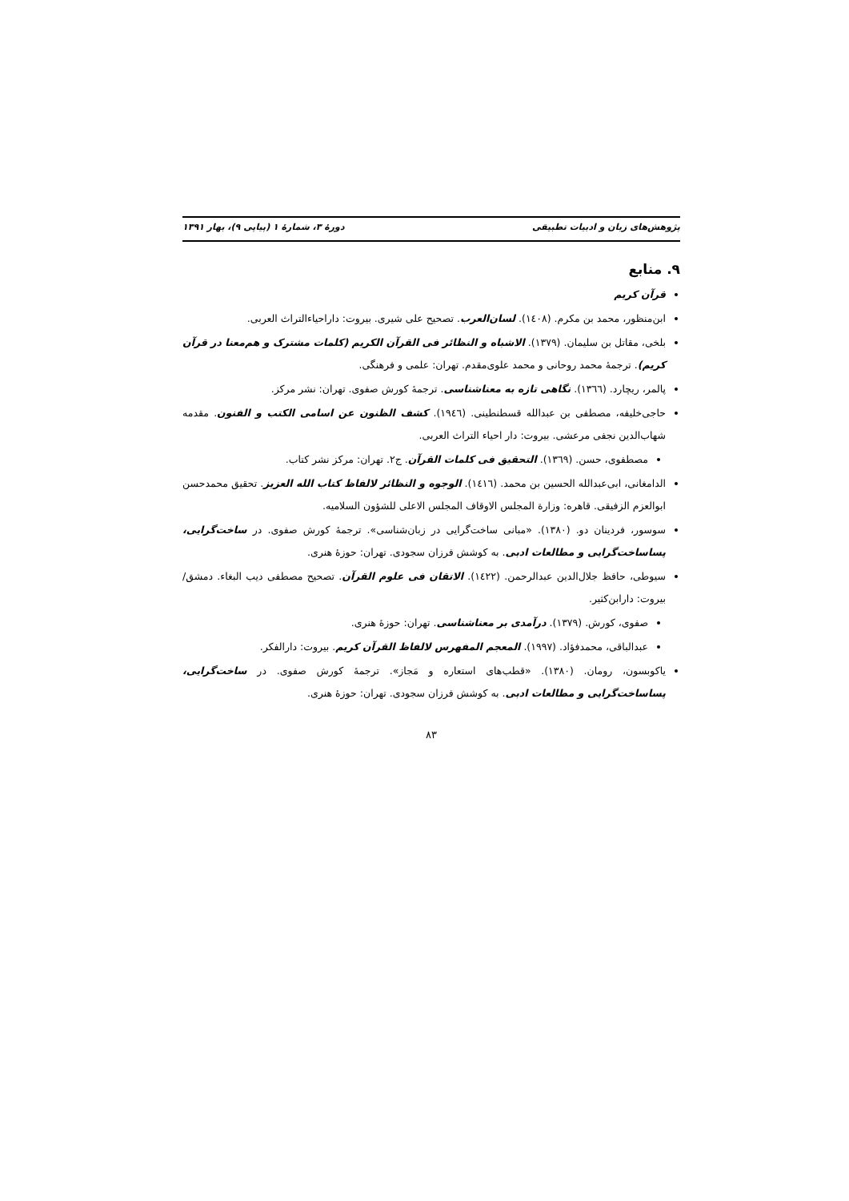پژوهش‌های زبان و ادبیات تطبیقی دورهٔ ۳، شمارهٔ ۱ (پیاپی ۹)، بهار ۱۳۹۱
۹. منابع
قرآن کریم
ابن‌منظور، محمد بن مکرم. (۱٤۰۸). لسان‌العرب. تصحیح علی شیری. بیروت: داراحیاءالتراث العربی.
بلخی، مقاتل بن سلیمان. (۱۳۷۹). الاشباه و النظائر فی القرآن الکریم (کلمات مشترک و هم‌معنا در قرآن کریم). ترجمهٔ محمد روحانی و محمد علوی‌مقدم. تهران: علمی و فرهنگی.
پالمر، ریچارد. (۱۳٦٦). نگاهی تازه به معناشناسی. ترجمهٔ کورش صفوی. تهران: نشر مرکز.
حاجی‌خلیفه، مصطفی بن عبدالله قسطنطینی. (۱۹٤٦). کشف الظنون عن اسامی الکتب و الفنون. مقدمه شهاب‌الدین نجفی مرعشی. بیروت: دار احیاء التراث العربی.
مصطفوی، حسن. (۱۳٦۹). التحقیق فی کلمات القرآن. ج۲. تهران: مرکز نشر کتاب.
الدامغانی، ابی‌عبدالله الحسین بن محمد. (۱٤۱٦). الوجوه و النظائر لالفاظ کتاب الله العزیز. تحقیق محمدحسن ابوالعزم الزفیقی. قاهره: وزارة المجلس الاوقاف المجلس الاعلی للشؤون السلامیه.
سوسور، فردینان دو. (۱۳۸۰). «مبانی ساخت‌گرایی در زبان‌شناسی». ترجمهٔ کورش صفوی. در ساخت‌گرایی، پساساخت‌گرایی و مطالعات ادبی. به کوشش فرزان سجودی. تهران: حوزهٔ هنری.
سیوطی، حافظ جلال‌الدین عبدالرحمن. (۱٤۲۲). الاتقان فی علوم القرآن. تصحیح مصطفی دیب البغاء. دمشق/ بیروت: دارابن‌کثیر.
صفوی، کورش. (۱۳۷۹). درآمدی بر معناشناسی. تهران: حوزهٔ هنری.
عبدالباقی، محمدفؤاد. (۱۹۹۷). المعجم المفهرس لالفاظ القرآن کریم. بیروت: دارالفکر.
یاکوبسون، رومان. (۱۳۸۰). «قطب‌های استعاره و مَجاز». ترجمهٔ کورش صفوی. در ساخت‌گرایی، پساساخت‌گرایی و مطالعات ادبی. به کوشش فرزان سجودی. تهران: حوزهٔ هنری.
۸۳